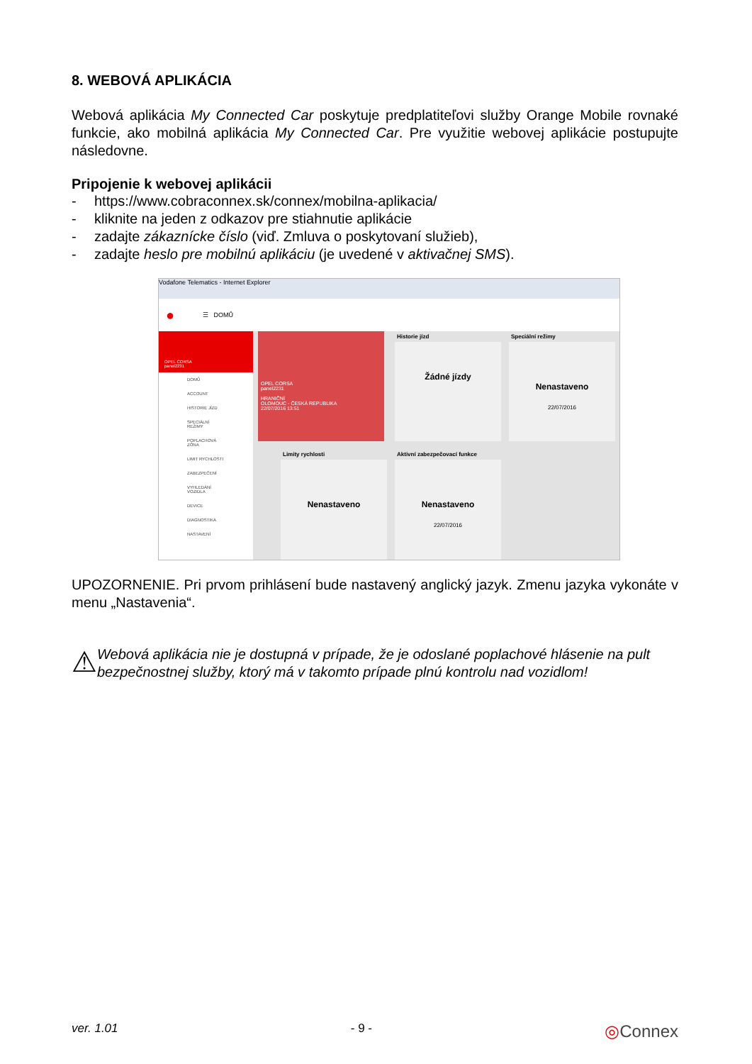8. WEBOVÁ APLIKÁCIA
Webová aplikácia My Connected Car poskytuje predplatiteľovi služby Orange Mobile rovnaké funkcie, ako mobilná aplikácia My Connected Car. Pre využitie webovej aplikácie postupujte následovne.
Pripojenie k webovej aplikácii
- https://www.cobraconnex.sk/connex/mobilna-aplikacia/
- kliknite na jeden z odkazov pre stiahnutie aplikácie
- zadajte zákaznícke číslo (viď. Zmluva o poskytovaní služieb),
- zadajte heslo pre mobilnú aplikáciu (je uvedené v aktivačnej SMS).
Vodafone Telematics - Internet Explorer
● ☰ DOMŮ
OPEL CORSA
panel2231
DOMŮ
ACCOUNT
HISTORIE JÍZD
SPECIÁLNÍ REŽIMY
POPLACHOVÁ ZÓNA
LIMIT RYCHLOSTI
ZABEZPEČENÍ
VYHLEDÁNÍ VOZIDLA
DEVICE
DIAGNOSTIKA
NASTAVENÍ
OPEL CORSA
panel2231
HRANIČNÍ
OLOMOUC - ČESKÁ REPUBLIKA
22/07/2016 13:51
Historie jízd
Žádné jízdy
Speciální režimy
Nenastaveno
22/07/2016
Limity rychlosti
Nenastaveno
Aktivní zabezpečovací funkce
Nenastaveno
22/07/2016
UPOZORNENIE. Pri prvom prihlásení bude nastavený anglický jazyk. Zmenu jazyka vykonáte v menu „Nastavenia“.
⚠
Webová aplikácia nie je dostupná v prípade, že je odoslané poplachové hlásenie na pult bezpečnostnej služby, ktorý má v takomto prípade plnú kontrolu nad vozidlom!
ver. 1.01 - 9 - ◎Connex